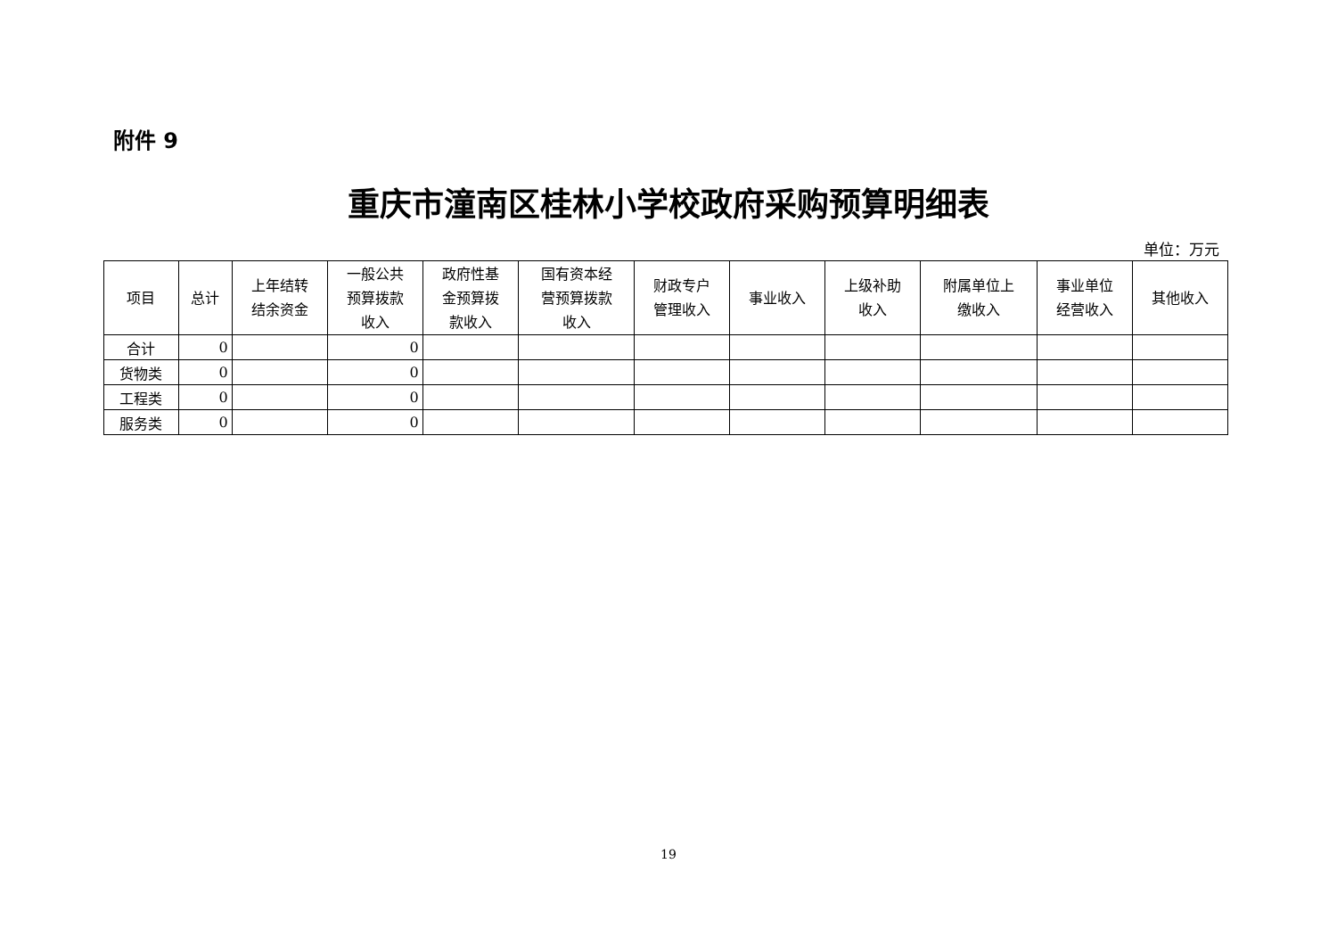附件 9
重庆市潼南区桂林小学校政府采购预算明细表
单位：万元
| 项目 | 总计 | 上年结转 结余资金 | 一般公共 预算拨款 收入 | 政府性基 金预算拨 款收入 | 国有资本经 营预算拨款 收入 | 财政专户 管理收入 | 事业收入 | 上级补助 收入 | 附属单位上 缴收入 | 事业单位 经营收入 | 其他收入 |
| --- | --- | --- | --- | --- | --- | --- | --- | --- | --- | --- | --- |
| 合计 | 0 | | 0 | | | | | | | | |
| 货物类 | 0 | | 0 | | | | | | | | |
| 工程类 | 0 | | 0 | | | | | | | | |
| 服务类 | 0 | | 0 | | | | | | | | |
19